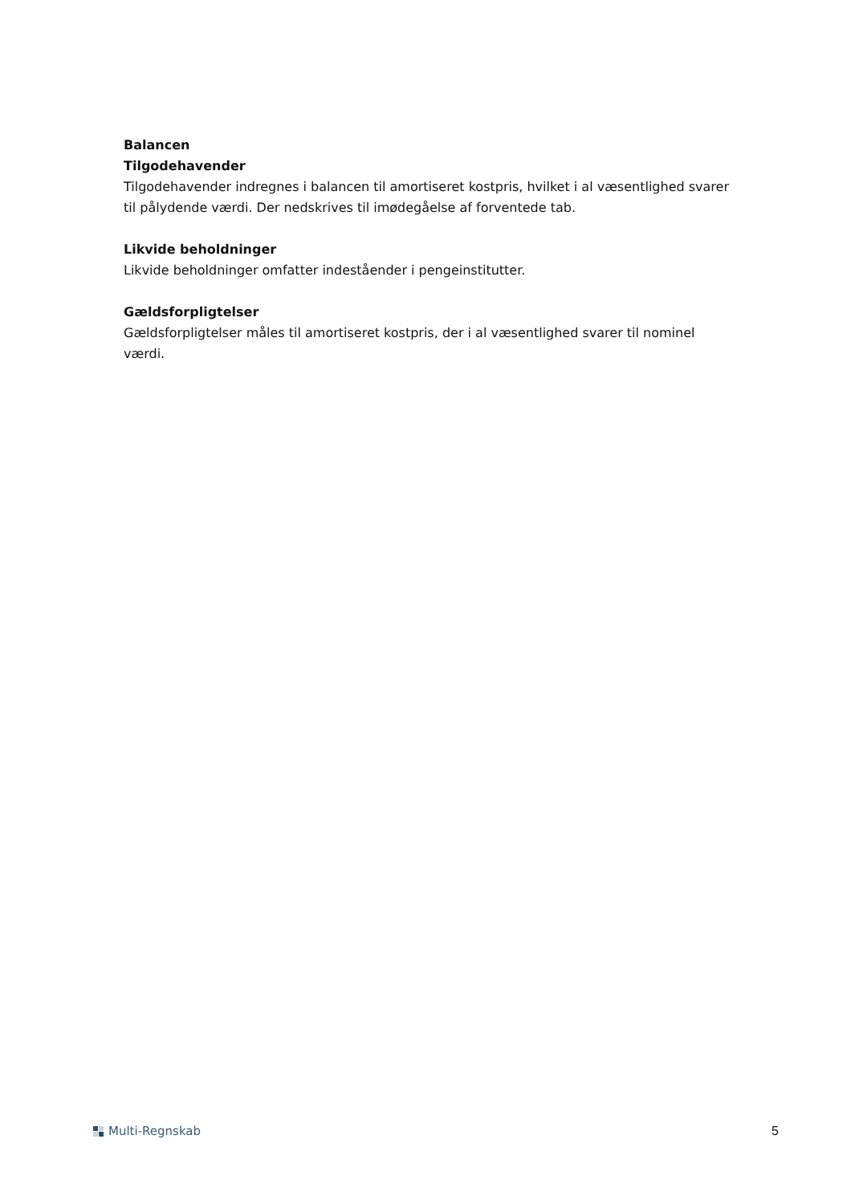Balancen
Tilgodehavender
Tilgodehavender indregnes i balancen til amortiseret kostpris, hvilket i al væsentlighed svarer til pålydende værdi. Der nedskrives til imødegåelse af forventede tab.
Likvide beholdninger
Likvide beholdninger omfatter indeståender i pengeinstitutter.
Gældsforpligtelser
Gældsforpligtelser måles til amortiseret kostpris, der i al væsentlighed svarer til nominel værdi.
Multi-Regnskab 5